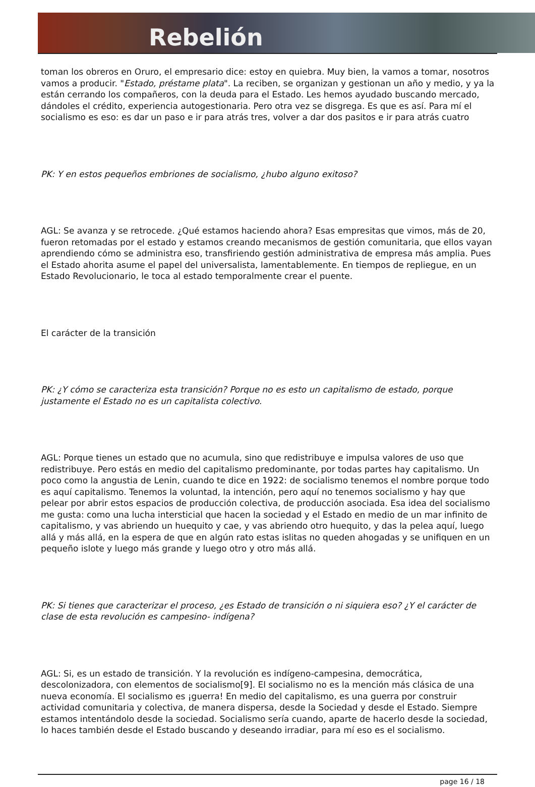Rebelión
toman los obreros en Oruro, el empresario dice: estoy en quiebra. Muy bien, la vamos a tomar, nosotros vamos a producir. "Estado, préstame plata". La reciben, se organizan y gestionan un año y medio, y ya la están cerrando los compañeros, con la deuda para el Estado. Les hemos ayudado buscando mercado, dándoles el crédito, experiencia autogestionaria. Pero otra vez se disgrega. Es que es así. Para mí el socialismo es eso: es dar un paso e ir para atrás tres, volver a dar dos pasitos e ir para atrás cuatro
PK: Y en estos pequeños embriones de socialismo, ¿hubo alguno exitoso?
AGL: Se avanza y se retrocede. ¿Qué estamos haciendo ahora? Esas empresitas que vimos, más de 20, fueron retomadas por el estado y estamos creando mecanismos de gestión comunitaria, que ellos vayan aprendiendo cómo se administra eso, transfiriendo gestión administrativa de empresa más amplia. Pues el Estado ahorita asume el papel del universalista, lamentablemente. En tiempos de repliegue, en un Estado Revolucionario, le toca al estado temporalmente crear el puente.
El carácter de la transición
PK: ¿Y cómo se caracteriza esta transición? Porque no es esto un capitalismo de estado, porque justamente el Estado no es un capitalista colectivo.
AGL: Porque tienes un estado que no acumula, sino que redistribuye e impulsa valores de uso que redistribuye. Pero estás en medio del capitalismo predominante, por todas partes hay capitalismo. Un poco como la angustia de Lenin, cuando te dice en 1922: de socialismo tenemos el nombre porque todo es aquí capitalismo. Tenemos la voluntad, la intención, pero aquí no tenemos socialismo y hay que pelear por abrir estos espacios de producción colectiva, de producción asociada. Esa idea del socialismo me gusta: como una lucha intersticial que hacen la sociedad y el Estado en medio de un mar infinito de capitalismo, y vas abriendo un huequito y cae, y vas abriendo otro huequito, y das la pelea aquí, luego allá y más allá, en la espera de que en algún rato estas islitas no queden ahogadas y se unifiquen en un pequeño islote y luego más grande y luego otro y otro más allá.
PK: Si tienes que caracterizar el proceso, ¿es Estado de transición o ni siquiera eso? ¿Y el carácter de clase de esta revolución es campesino- indígena?
AGL: Si, es un estado de transición. Y la revolución es indígeno-campesina, democrática, descolonizadora, con elementos de socialismo[9]. El socialismo no es la mención más clásica de una nueva economía. El socialismo es ¡guerra! En medio del capitalismo, es una guerra por construir actividad comunitaria y colectiva, de manera dispersa, desde la Sociedad y desde el Estado. Siempre estamos intentándolo desde la sociedad. Socialismo sería cuando, aparte de hacerlo desde la sociedad, lo haces también desde el Estado buscando y deseando irradiar, para mí eso es el socialismo.
page 16 / 18